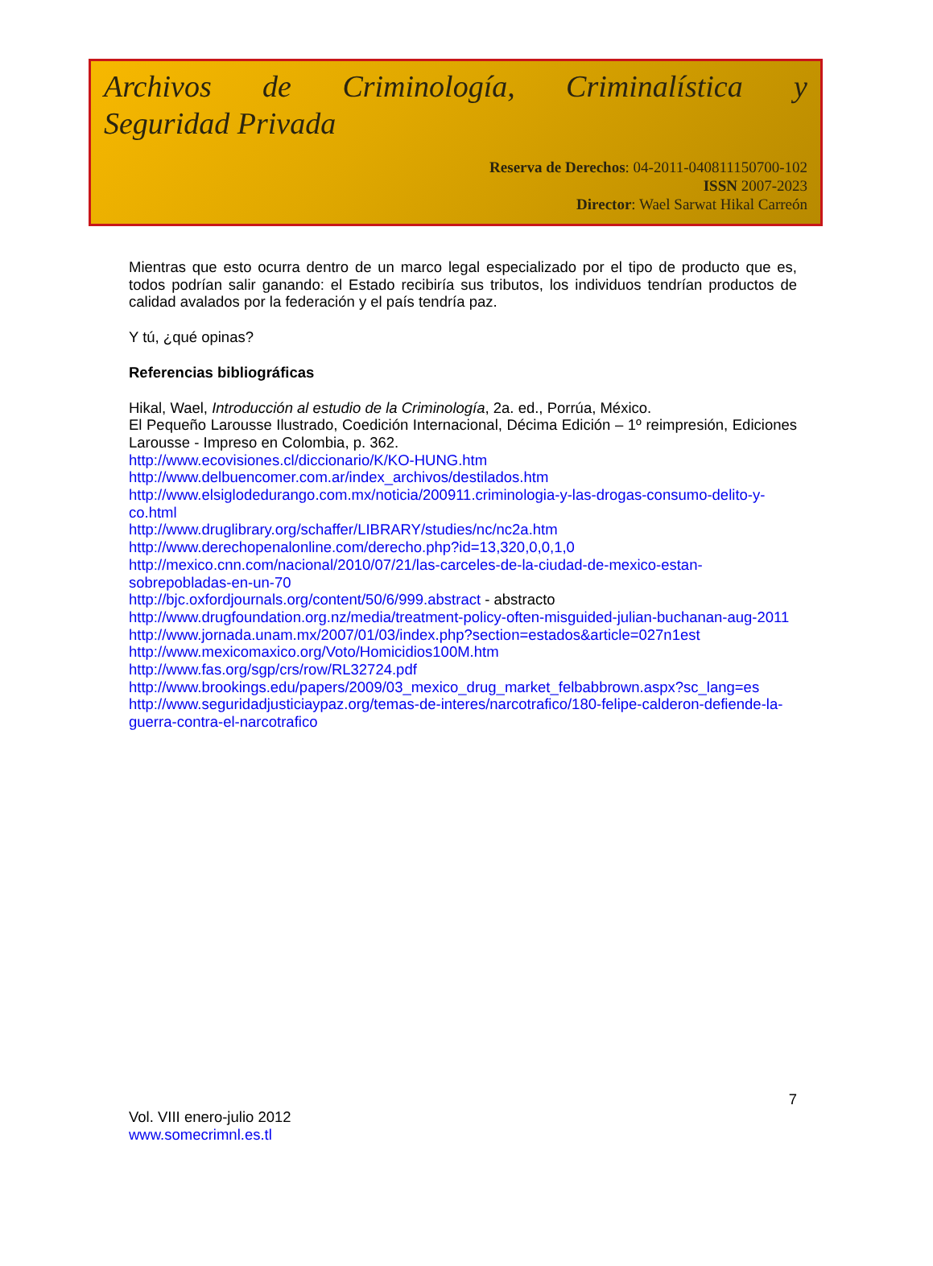Archivos de Criminología, Criminalística y
Seguridad Privada
Reserva de Derechos: 04-2011-040811150700-102
ISSN 2007-2023
Director: Wael Sarwat Hikal Carreón
Mientras que esto ocurra dentro de un marco legal especializado por el tipo de producto que es, todos podrían salir ganando: el Estado recibiría sus tributos, los individuos tendrían productos de calidad avalados por la federación y el país tendría paz.
Y tú, ¿qué opinas?
Referencias bibliográficas
Hikal, Wael, Introducción al estudio de la Criminología, 2a. ed., Porrúa, México.
El Pequeño Larousse Ilustrado, Coedición Internacional, Décima Edición – 1º reimpresión, Ediciones Larousse - Impreso en Colombia, p. 362.
http://www.ecovisiones.cl/diccionario/K/KO-HUNG.htm
http://www.delbuencomer.com.ar/index_archivos/destilados.htm
http://www.elsiglodedurango.com.mx/noticia/200911.criminologia-y-las-drogas-consumo-delito-y-co.html
http://www.druglibrary.org/schaffer/LIBRARY/studies/nc/nc2a.htm
http://www.derechopenalonline.com/derecho.php?id=13,320,0,0,1,0
http://mexico.cnn.com/nacional/2010/07/21/las-carceles-de-la-ciudad-de-mexico-estan-sobrepobladas-en-un-70
http://bjc.oxfordjournals.org/content/50/6/999.abstract - abstracto
http://www.drugfoundation.org.nz/media/treatment-policy-often-misguided-julian-buchanan-aug-2011
http://www.jornada.unam.mx/2007/01/03/index.php?section=estados&article=027n1est
http://www.mexicomaxico.org/Voto/Homicidios100M.htm
http://www.fas.org/sgp/crs/row/RL32724.pdf
http://www.brookings.edu/papers/2009/03_mexico_drug_market_felbabbrown.aspx?sc_lang=es
http://www.seguridadjusticiaypaz.org/temas-de-interes/narcotrafico/180-felipe-calderon-defiende-la-guerra-contra-el-narcotrafico
7
Vol. VIII enero-julio 2012
www.somecrimnl.es.tl